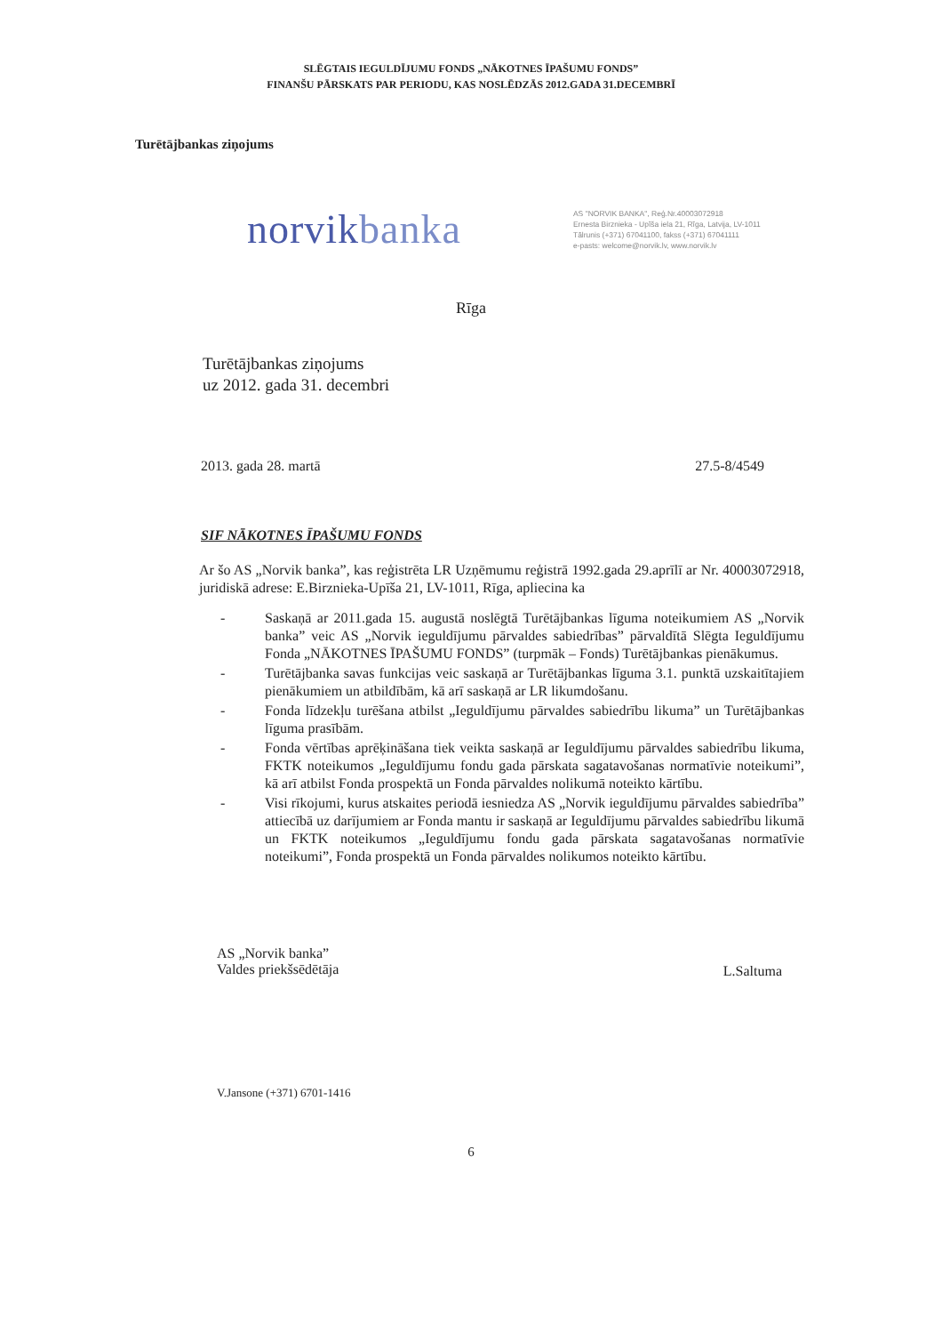SLĒGTAIS IEGULDĪJUMU FONDS „NĀKOTNES ĪPAŠUMU FONDS”
FINANŠU PĀRSKATS PAR PERIODU, KAS NOSLĒDZĀS 2012.GADA 31.DECEMBRĪ
Turētājbankas ziņojums
norvikbanka
AS "NORVIK BANKA", Reģ.Nr.40003072918
Ernesta Birznieka - Upīša iela 21, Rīga, Latvija, LV-1011
Tālrunis (+371) 67041100, fakss (+371) 67041111
e-pasts: welcome@norvik.lv, www.norvik.lv
Rīga
Turētājbankas ziņojums
uz 2012. gada 31. decembri
2013. gada 28. martā 27.5-8/4549
SIF NĀKOTNES ĪPAŠUMU FONDS
Ar šo AS „Norvik banka”, kas reģistrēta LR Uzņēmumu reģistrā 1992.gada 29.aprīlī ar Nr. 40003072918, juridiskā adrese: E.Birznieka-Upīša 21, LV-1011, Rīga, apliecina ka
- Saskaņā ar 2011.gada 15. augustā noslēgtā Turētājbankas līguma noteikumiem AS „Norvik banka” veic AS „Norvik ieguldījumu pārvaldes sabiedrības” pārvaldītā Slēgta Ieguldījumu Fonda „NĀKOTNES ĪPAŠUMU FONDS” (turpmāk – Fonds) Turētājbankas pienākumus.
- Turētājbanka savas funkcijas veic saskaņā ar Turētājbankas līguma 3.1. punktā uzskaitītajiem pienākumiem un atbildībām, kā arī saskaņā ar LR likumdošanu.
- Fonda līdzekļu turēšana atbilst „Ieguldījumu pārvaldes sabiedrību likuma” un Turētājbankas līguma prasībām.
- Fonda vērtības aprēķināšana tiek veikta saskaņā ar Ieguldījumu pārvaldes sabiedrību likuma, FKTK noteikumos „Ieguldījumu fondu gada pārskata sagatavošanas normatīvie noteikumi”, kā arī atbilst Fonda prospektā un Fonda pārvaldes nolikumā noteikto kārtību.
- Visi rīkojumi, kurus atskaites periodā iesniedza AS „Norvik ieguldījumu pārvaldes sabiedrība” attiecībā uz darījumiem ar Fonda mantu ir saskaņā ar Ieguldījumu pārvaldes sabiedrību likumā un FKTK noteikumos „Ieguldījumu fondu gada pārskata sagatavošanas normatīvie noteikumi”, Fonda prospektā un Fonda pārvaldes nolikumos noteikto kārtību.
AS „Norvik banka”
Valdes priekšsēdētāja
L.Saltuma
V.Jansone (+371) 6701-1416
6